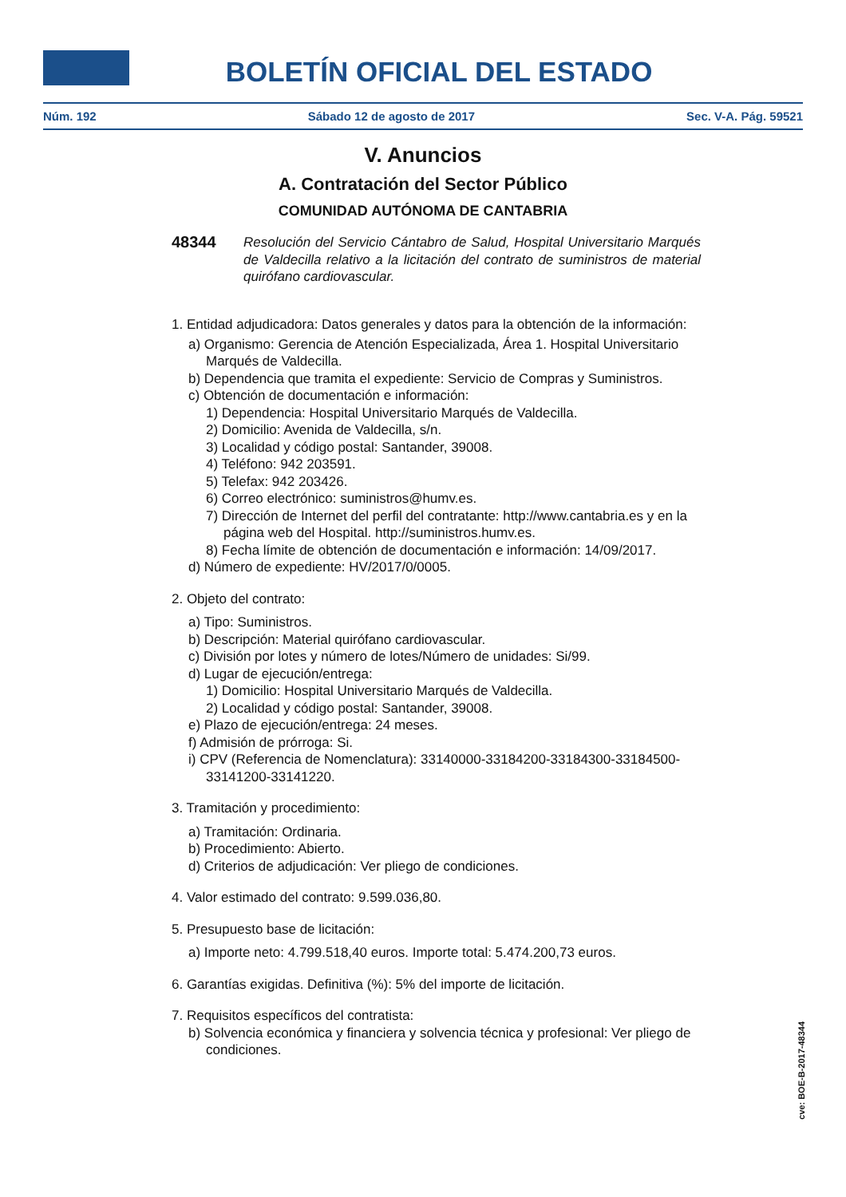BOLETÍN OFICIAL DEL ESTADO
Núm. 192 Sábado 12 de agosto de 2017 Sec. V-A. Pág. 59521
V. Anuncios
A. Contratación del Sector Público
COMUNIDAD AUTÓNOMA DE CANTABRIA
48344 Resolución del Servicio Cántabro de Salud, Hospital Universitario Marqués de Valdecilla relativo a la licitación del contrato de suministros de material quirófano cardiovascular.
1. Entidad adjudicadora: Datos generales y datos para la obtención de la información:
a) Organismo: Gerencia de Atención Especializada, Área 1. Hospital Universitario Marqués de Valdecilla.
b) Dependencia que tramita el expediente: Servicio de Compras y Suministros.
c) Obtención de documentación e información:
1) Dependencia: Hospital Universitario Marqués de Valdecilla.
2) Domicilio: Avenida de Valdecilla, s/n.
3) Localidad y código postal: Santander, 39008.
4) Teléfono: 942 203591.
5) Telefax: 942 203426.
6) Correo electrónico: suministros@humv.es.
7) Dirección de Internet del perfil del contratante: http://www.cantabria.es y en la página web del Hospital. http://suministros.humv.es.
8) Fecha límite de obtención de documentación e información: 14/09/2017.
d) Número de expediente: HV/2017/0/0005.
2. Objeto del contrato:
a) Tipo: Suministros.
b) Descripción: Material quirófano cardiovascular.
c) División por lotes y número de lotes/Número de unidades: Si/99.
d) Lugar de ejecución/entrega:
1) Domicilio: Hospital Universitario Marqués de Valdecilla.
2) Localidad y código postal: Santander, 39008.
e) Plazo de ejecución/entrega: 24 meses.
f) Admisión de prórroga: Si.
i) CPV (Referencia de Nomenclatura): 33140000-33184200-33184300-33184500-33141200-33141220.
3. Tramitación y procedimiento:
a) Tramitación: Ordinaria.
b) Procedimiento: Abierto.
d) Criterios de adjudicación: Ver pliego de condiciones.
4. Valor estimado del contrato: 9.599.036,80.
5. Presupuesto base de licitación:
a) Importe neto: 4.799.518,40 euros. Importe total: 5.474.200,73 euros.
6. Garantías exigidas. Definitiva (%): 5% del importe de licitación.
7. Requisitos específicos del contratista:
b) Solvencia económica y financiera y solvencia técnica y profesional: Ver pliego de condiciones.
cve: BOE-B-2017-48344